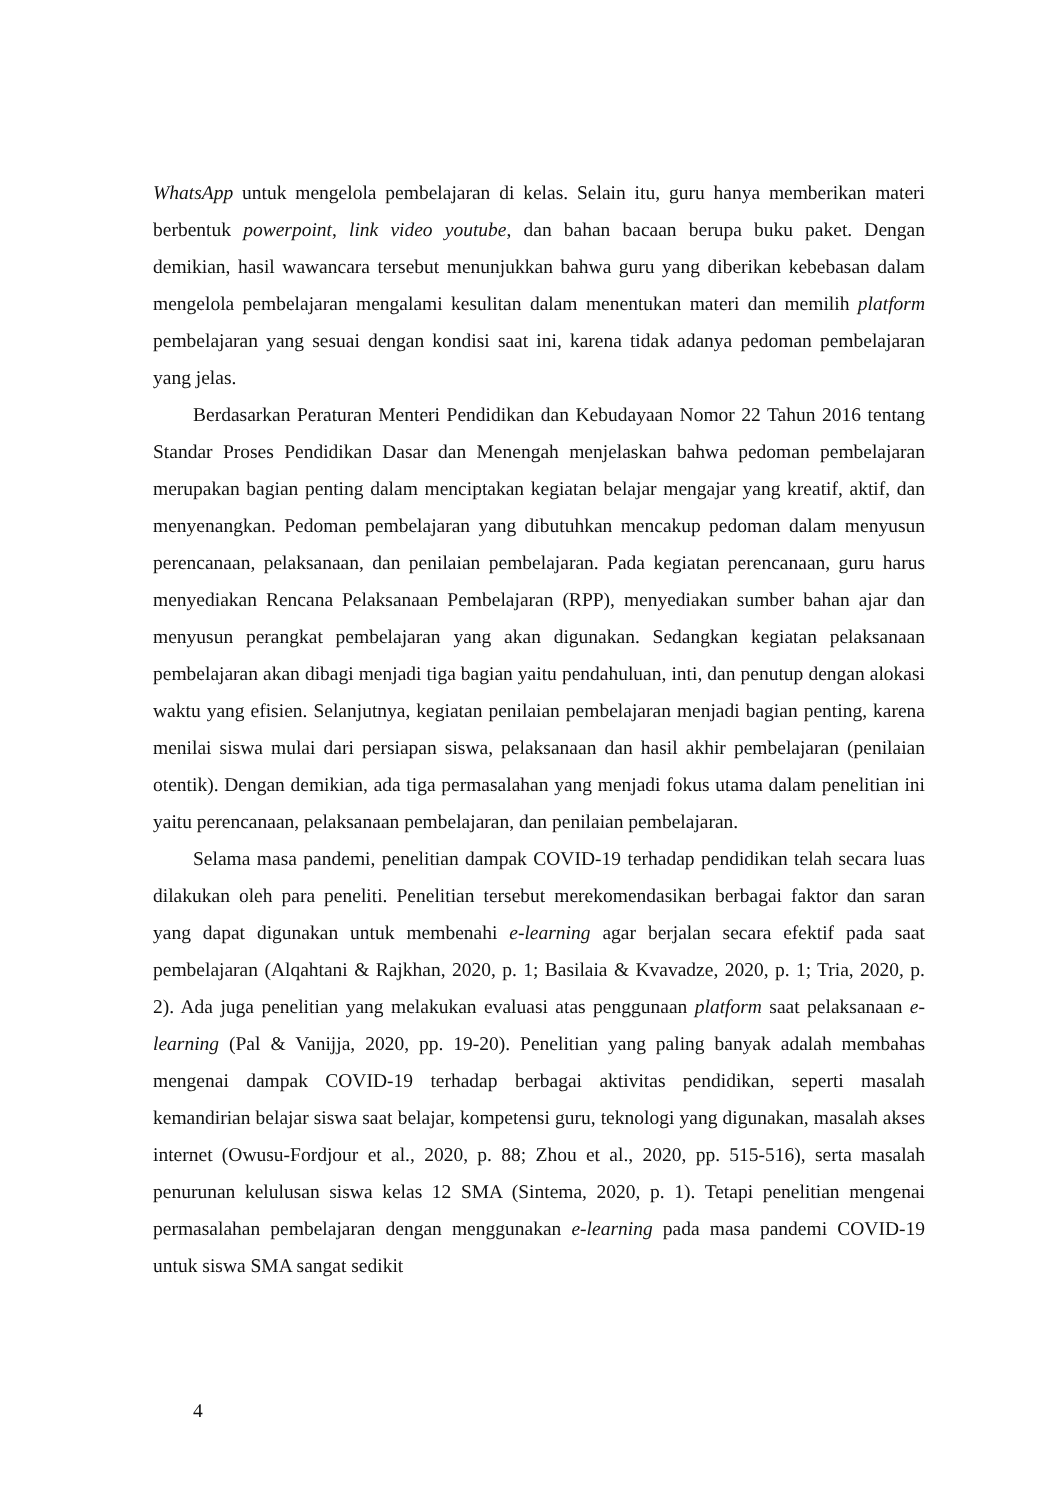WhatsApp untuk mengelola pembelajaran di kelas. Selain itu, guru hanya memberikan materi berbentuk powerpoint, link video youtube, dan bahan bacaan berupa buku paket. Dengan demikian, hasil wawancara tersebut menunjukkan bahwa guru yang diberikan kebebasan dalam mengelola pembelajaran mengalami kesulitan dalam menentukan materi dan memilih platform pembelajaran yang sesuai dengan kondisi saat ini, karena tidak adanya pedoman pembelajaran yang jelas.
Berdasarkan Peraturan Menteri Pendidikan dan Kebudayaan Nomor 22 Tahun 2016 tentang Standar Proses Pendidikan Dasar dan Menengah menjelaskan bahwa pedoman pembelajaran merupakan bagian penting dalam menciptakan kegiatan belajar mengajar yang kreatif, aktif, dan menyenangkan. Pedoman pembelajaran yang dibutuhkan mencakup pedoman dalam menyusun perencanaan, pelaksanaan, dan penilaian pembelajaran. Pada kegiatan perencanaan, guru harus menyediakan Rencana Pelaksanaan Pembelajaran (RPP), menyediakan sumber bahan ajar dan menyusun perangkat pembelajaran yang akan digunakan. Sedangkan kegiatan pelaksanaan pembelajaran akan dibagi menjadi tiga bagian yaitu pendahuluan, inti, dan penutup dengan alokasi waktu yang efisien. Selanjutnya, kegiatan penilaian pembelajaran menjadi bagian penting, karena menilai siswa mulai dari persiapan siswa, pelaksanaan dan hasil akhir pembelajaran (penilaian otentik). Dengan demikian, ada tiga permasalahan yang menjadi fokus utama dalam penelitian ini yaitu perencanaan, pelaksanaan pembelajaran, dan penilaian pembelajaran.
Selama masa pandemi, penelitian dampak COVID-19 terhadap pendidikan telah secara luas dilakukan oleh para peneliti. Penelitian tersebut merekomendasikan berbagai faktor dan saran yang dapat digunakan untuk membenahi e-learning agar berjalan secara efektif pada saat pembelajaran (Alqahtani & Rajkhan, 2020, p. 1; Basilaia & Kvavadze, 2020, p. 1; Tria, 2020, p. 2). Ada juga penelitian yang melakukan evaluasi atas penggunaan platform saat pelaksanaan e-learning (Pal & Vanijja, 2020, pp. 19-20). Penelitian yang paling banyak adalah membahas mengenai dampak COVID-19 terhadap berbagai aktivitas pendidikan, seperti masalah kemandirian belajar siswa saat belajar, kompetensi guru, teknologi yang digunakan, masalah akses internet (Owusu-Fordjour et al., 2020, p. 88; Zhou et al., 2020, pp. 515-516), serta masalah penurunan kelulusan siswa kelas 12 SMA (Sintema, 2020, p. 1). Tetapi penelitian mengenai permasalahan pembelajaran dengan menggunakan e-learning pada masa pandemi COVID-19 untuk siswa SMA sangat sedikit
4